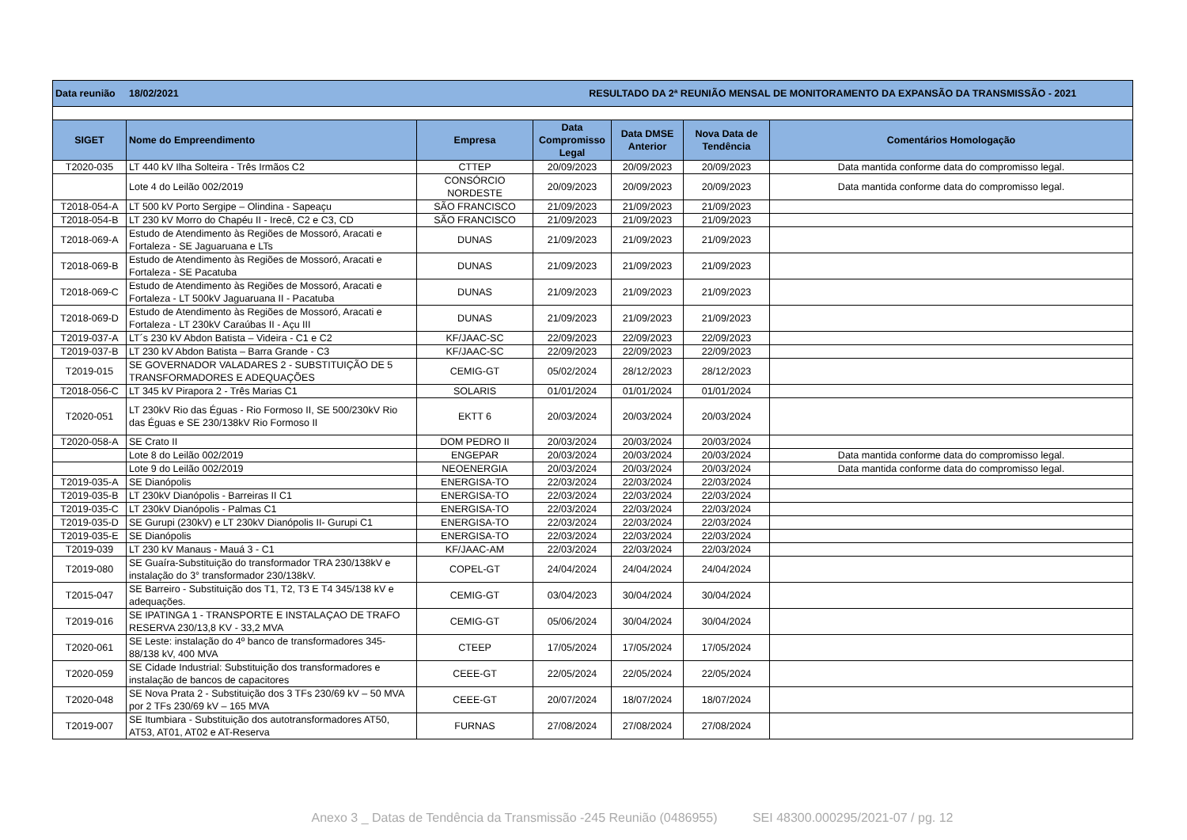| Data reunião 18/02/2021 | | | RESULTADO DA 2ª REUNIÃO MENSAL DE MONITORAMENTO DA EXPANSÃO DA TRANSMISSÃO - 2021 | | | |
| SIGET | Nome do Empreendimento | Empresa | Data Compromisso Legal | Data DMSE Anterior | Nova Data de Tendência | Comentários Homologação |
| T2020-035 | LT 440 kV Ilha Solteira - Três Irmãos C2 | CTTEP | 20/09/2023 | 20/09/2023 | 20/09/2023 | Data mantida conforme data do compromisso legal. |
| | Lote 4 do Leilão 002/2019 | CONSÓRCIO NORDESTE | 20/09/2023 | 20/09/2023 | 20/09/2023 | Data mantida conforme data do compromisso legal. |
| T2018-054-A | LT 500 kV Porto Sergipe – Olindina - Sapeaçu | SÃO FRANCISCO | 21/09/2023 | 21/09/2023 | 21/09/2023 | |
| T2018-054-B | LT 230 kV Morro do Chapéu II - Irecê, C2 e C3, CD | SÃO FRANCISCO | 21/09/2023 | 21/09/2023 | 21/09/2023 | |
| T2018-069-A | Estudo de Atendimento às Regiões de Mossoró, Aracati e Fortaleza - SE Jaguaruana e LTs | DUNAS | 21/09/2023 | 21/09/2023 | 21/09/2023 | |
| T2018-069-B | Estudo de Atendimento às Regiões de Mossoró, Aracati e Fortaleza - SE Pacatuba | DUNAS | 21/09/2023 | 21/09/2023 | 21/09/2023 | |
| T2018-069-C | Estudo de Atendimento às Regiões de Mossoró, Aracati e Fortaleza - LT 500kV Jaguaruana II - Pacatuba | DUNAS | 21/09/2023 | 21/09/2023 | 21/09/2023 | |
| T2018-069-D | Estudo de Atendimento às Regiões de Mossoró, Aracati e Fortaleza - LT 230kV Caraúbas II - Açu III | DUNAS | 21/09/2023 | 21/09/2023 | 21/09/2023 | |
| T2019-037-A | LT´s 230 kV Abdon Batista – Videira - C1 e C2 | KF/JAAC-SC | 22/09/2023 | 22/09/2023 | 22/09/2023 | |
| T2019-037-B | LT 230 kV Abdon Batista – Barra Grande - C3 | KF/JAAC-SC | 22/09/2023 | 22/09/2023 | 22/09/2023 | |
| T2019-015 | SE GOVERNADOR VALADARES 2 - SUBSTITUIÇÃO DE 5 TRANSFORMADORES E ADEQUAÇÕES | CEMIG-GT | 05/02/2024 | 28/12/2023 | 28/12/2023 | |
| T2018-056-C | LT 345 kV Pirapora 2 - Três Marias C1 | SOLARIS | 01/01/2024 | 01/01/2024 | 01/01/2024 | |
| T2020-051 | LT 230kV Rio das Éguas - Rio Formoso II, SE 500/230kV Rio das Éguas e SE 230/138kV Rio Formoso II | EKTT 6 | 20/03/2024 | 20/03/2024 | 20/03/2024 | |
| T2020-058-A | SE Crato II | DOM PEDRO II | 20/03/2024 | 20/03/2024 | 20/03/2024 | |
| | Lote 8 do Leilão 002/2019 | ENGEPAR | 20/03/2024 | 20/03/2024 | 20/03/2024 | Data mantida conforme data do compromisso legal. |
| | Lote 9 do Leilão 002/2019 | NEOENERGIA | 20/03/2024 | 20/03/2024 | 20/03/2024 | Data mantida conforme data do compromisso legal. |
| T2019-035-A | SE Dianópolis | ENERGISA-TO | 22/03/2024 | 22/03/2024 | 22/03/2024 | |
| T2019-035-B | LT 230kV Dianópolis - Barreiras II C1 | ENERGISA-TO | 22/03/2024 | 22/03/2024 | 22/03/2024 | |
| T2019-035-C | LT 230kV Dianópolis - Palmas C1 | ENERGISA-TO | 22/03/2024 | 22/03/2024 | 22/03/2024 | |
| T2019-035-D | SE Gurupi (230kV) e LT 230kV Dianópolis II- Gurupi C1 | ENERGISA-TO | 22/03/2024 | 22/03/2024 | 22/03/2024 | |
| T2019-035-E | SE Dianópolis | ENERGISA-TO | 22/03/2024 | 22/03/2024 | 22/03/2024 | |
| T2019-039 | LT 230 kV Manaus - Mauá 3 - C1 | KF/JAAC-AM | 22/03/2024 | 22/03/2024 | 22/03/2024 | |
| T2019-080 | SE Guaíra-Substituição do transformador TRA 230/138kV e instalação do 3° transformador 230/138kV. | COPEL-GT | 24/04/2024 | 24/04/2024 | 24/04/2024 | |
| T2015-047 | SE Barreiro - Substituição dos T1, T2, T3 E T4 345/138 kV e adequações. | CEMIG-GT | 03/04/2023 | 30/04/2024 | 30/04/2024 | |
| T2019-016 | SE IPATINGA 1 - TRANSPORTE E INSTALAÇAO DE TRAFO RESERVA 230/13,8 KV - 33,2 MVA | CEMIG-GT | 05/06/2024 | 30/04/2024 | 30/04/2024 | |
| T2020-061 | SE Leste: instalação do 4º banco de transformadores 345-88/138 kV, 400 MVA | CTEEP | 17/05/2024 | 17/05/2024 | 17/05/2024 | |
| T2020-059 | SE Cidade Industrial: Substituição dos transformadores e instalação de bancos de capacitores | CEEE-GT | 22/05/2024 | 22/05/2024 | 22/05/2024 | |
| T2020-048 | SE Nova Prata 2 - Substituição dos 3 TFs 230/69 kV – 50 MVA por 2 TFs 230/69 kV – 165 MVA | CEEE-GT | 20/07/2024 | 18/07/2024 | 18/07/2024 | |
| T2019-007 | SE Itumbiara - Substituição dos autotransformadores AT50, AT53, AT01, AT02 e AT-Reserva | FURNAS | 27/08/2024 | 27/08/2024 | 27/08/2024 | |
Anexo 3 _ Datas de Tendência da Transmissão -245 Reunião (0486955) SEI 48300.000295/2021-07 / pg. 12